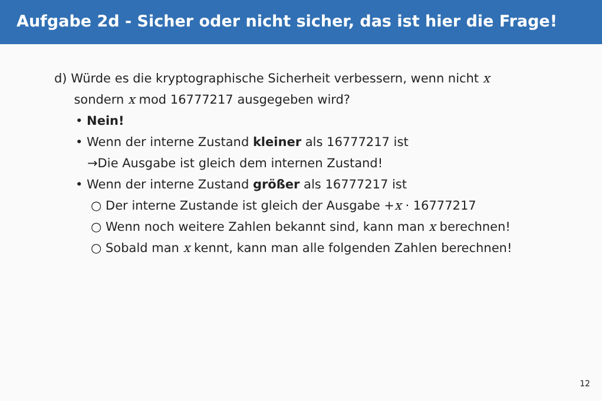Aufgabe 2d - Sicher oder nicht sicher, das ist hier die Frage!
d) Würde es die kryptographische Sicherheit verbessern, wenn nicht x
sondern x mod 16777217 ausgegeben wird?
• Nein!
• Wenn der interne Zustand kleiner als 16777217 ist
→Die Ausgabe ist gleich dem internen Zustand!
• Wenn der interne Zustand größer als 16777217 ist
○ Der interne Zustande ist gleich der Ausgabe +x · 16777217
○ Wenn noch weitere Zahlen bekannt sind, kann man x berechnen!
○ Sobald man x kennt, kann man alle folgenden Zahlen berechnen!
12